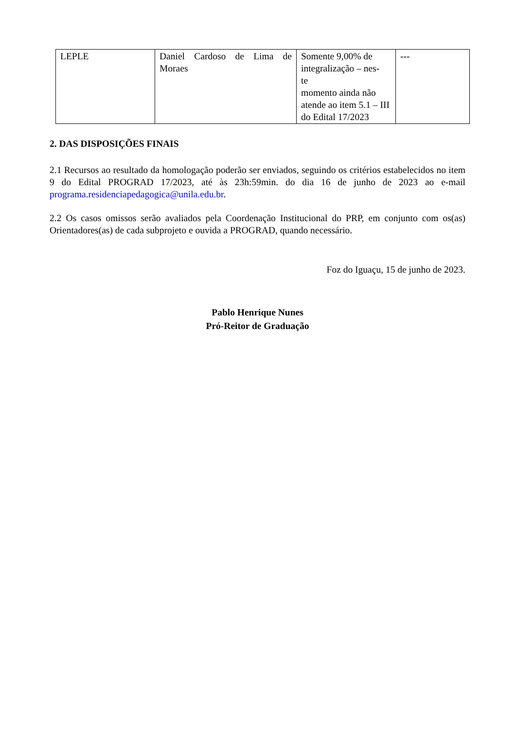| LEPLE | Daniel Cardoso de Lima de Moraes | Somente 9,00% de integralização – nes- te momento ainda não atende ao item 5.1 – III do Edital 17/2023 | --- |
2. DAS DISPOSIÇÕES FINAIS
2.1 Recursos ao resultado da homologação poderão ser enviados, seguindo os critérios estabelecidos no item 9 do Edital PROGRAD 17/2023, até às 23h:59min. do dia 16 de junho de 2023 ao e-mail programa.residenciapedagogica@unila.edu.br.
2.2 Os casos omissos serão avaliados pela Coordenação Institucional do PRP, em conjunto com os(as) Orientadores(as) de cada subprojeto e ouvida a PROGRAD, quando necessário.
Foz do Iguaçu, 15 de junho de 2023.
Pablo Henrique Nunes
Pró-Reitor de Graduação